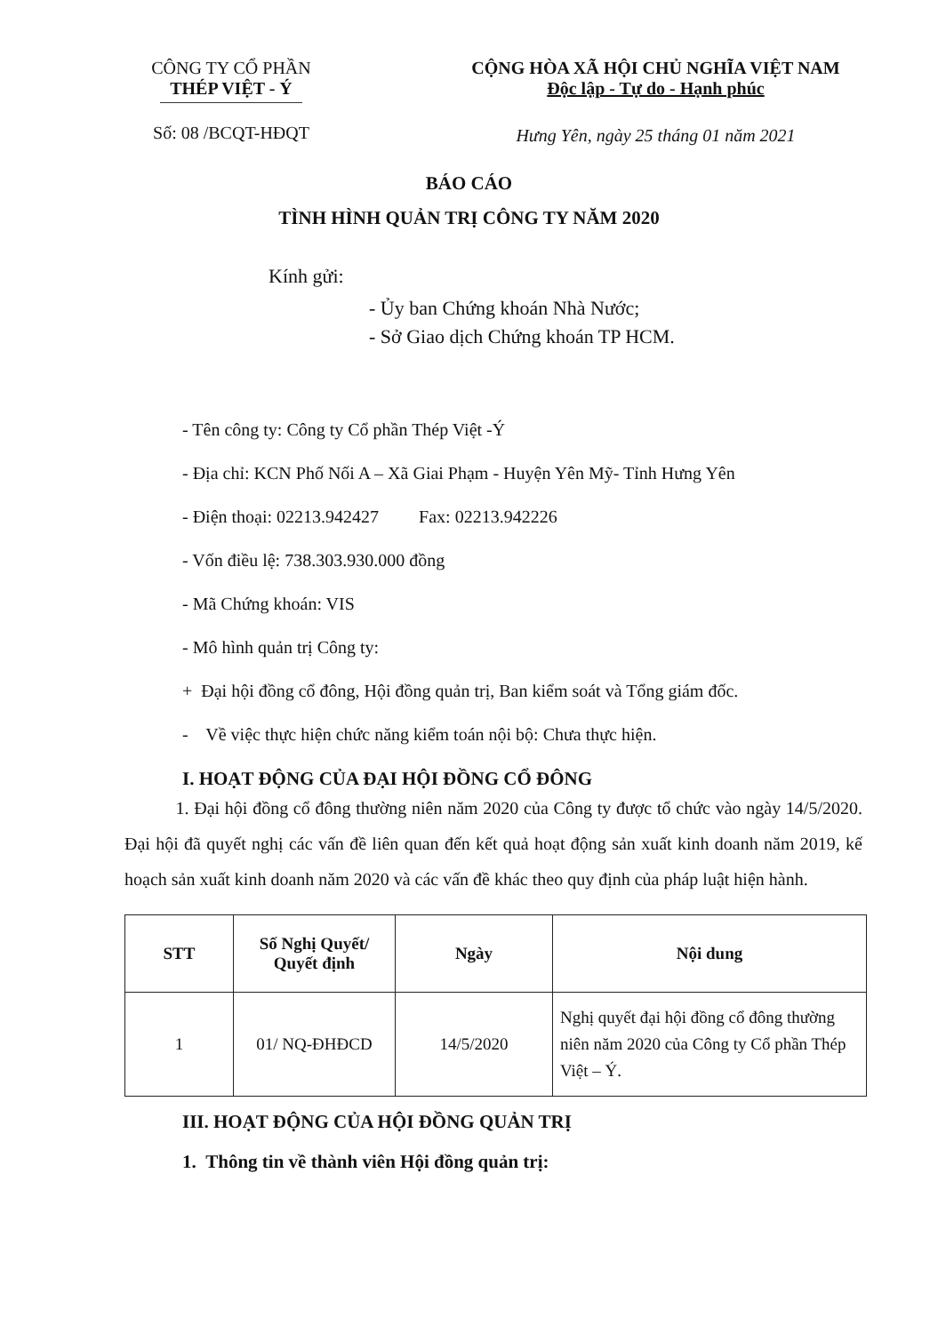CÔNG TY CỔ PHẦN
THÉP VIỆT - Ý
Số: 08 /BCQT-HĐQT
CỘNG HÒA XÃ HỘI CHỦ NGHĨA VIỆT NAM
Độc lập - Tự do - Hạnh phúc
Hưng Yên, ngày 25 tháng 01 năm 2021
BÁO CÁO
TÌNH HÌNH QUẢN TRỊ CÔNG TY NĂM 2020
Kính gửi:
- Ủy ban Chứng khoán Nhà Nước;
- Sở Giao dịch Chứng khoán TP HCM.
- Tên công ty: Công ty Cổ phần Thép Việt -Ý
- Địa chỉ: KCN Phố Nối A – Xã Giai Phạm - Huyện Yên Mỹ- Tỉnh Hưng Yên
- Điện thoại: 02213.942427 Fax: 02213.942226
- Vốn điều lệ: 738.303.930.000 đồng
- Mã Chứng khoán: VIS
- Mô hình quản trị Công ty:
+ Đại hội đồng cổ đông, Hội đồng quản trị, Ban kiểm soát và Tổng giám đốc.
- Về việc thực hiện chức năng kiểm toán nội bộ: Chưa thực hiện.
I. HOẠT ĐỘNG CỦA ĐẠI HỘI ĐỒNG CỔ ĐÔNG
1. Đại hội đồng cổ đông thường niên năm 2020 của Công ty được tổ chức vào ngày 14/5/2020. Đại hội đã quyết nghị các vấn đề liên quan đến kết quả hoạt động sản xuất kinh doanh năm 2019, kế hoạch sản xuất kinh doanh năm 2020 và các vấn đề khác theo quy định của pháp luật hiện hành.
| STT | Số Nghị Quyết/ Quyết định | Ngày | Nội dung |
| --- | --- | --- | --- |
| 1 | 01/ NQ-ĐHĐCD | 14/5/2020 | Nghị quyết đại hội đồng cổ đông thường niên năm 2020 của Công ty Cổ phần Thép Việt – Ý. |
III. HOẠT ĐỘNG CỦA HỘI ĐỒNG QUẢN TRỊ
1. Thông tin về thành viên Hội đồng quản trị: